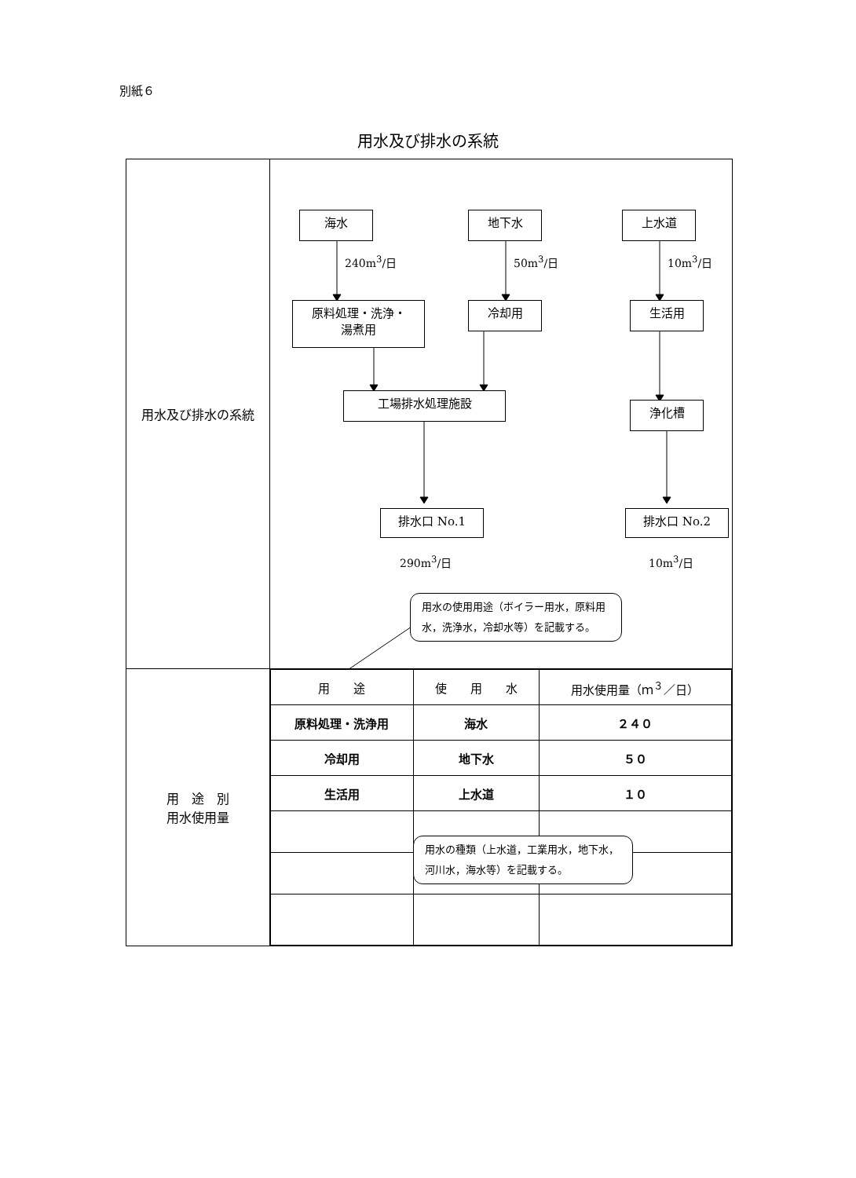別紙６
用水及び排水の系統
| 用水及び排水の系統 | 海水 地下水 上水道 240m<sup>3</sup>/日 50m<sup>3</sup>/日 10m<sup>3</sup>/日 原料処理・洗浄・ 湯煮用 冷却用 生活用 工場排水処理施設 浄化槽 排水口 No.1 排水口 No.2 290m<sup>3</sup>/日 10m<sup>3</sup>/日 用水の使用用途（ボイラー用水，原料用水，洗浄水，冷却水等）を記載する。 |
| 用 途 別 用水使用量 | / 用 途 / 使 用 水 / 用水使用量（ｍ<sup>３</sup>／日） / / --- / --- / --- / / 原料処理・洗浄用 / 海水 / ２４０ / / 冷却用 / 地下水 / ５０ / / 生活用 / 上水道 / １０ / 用水の種類（上水道，工業用水，地下水，河川水，海水等）を記載する。 |